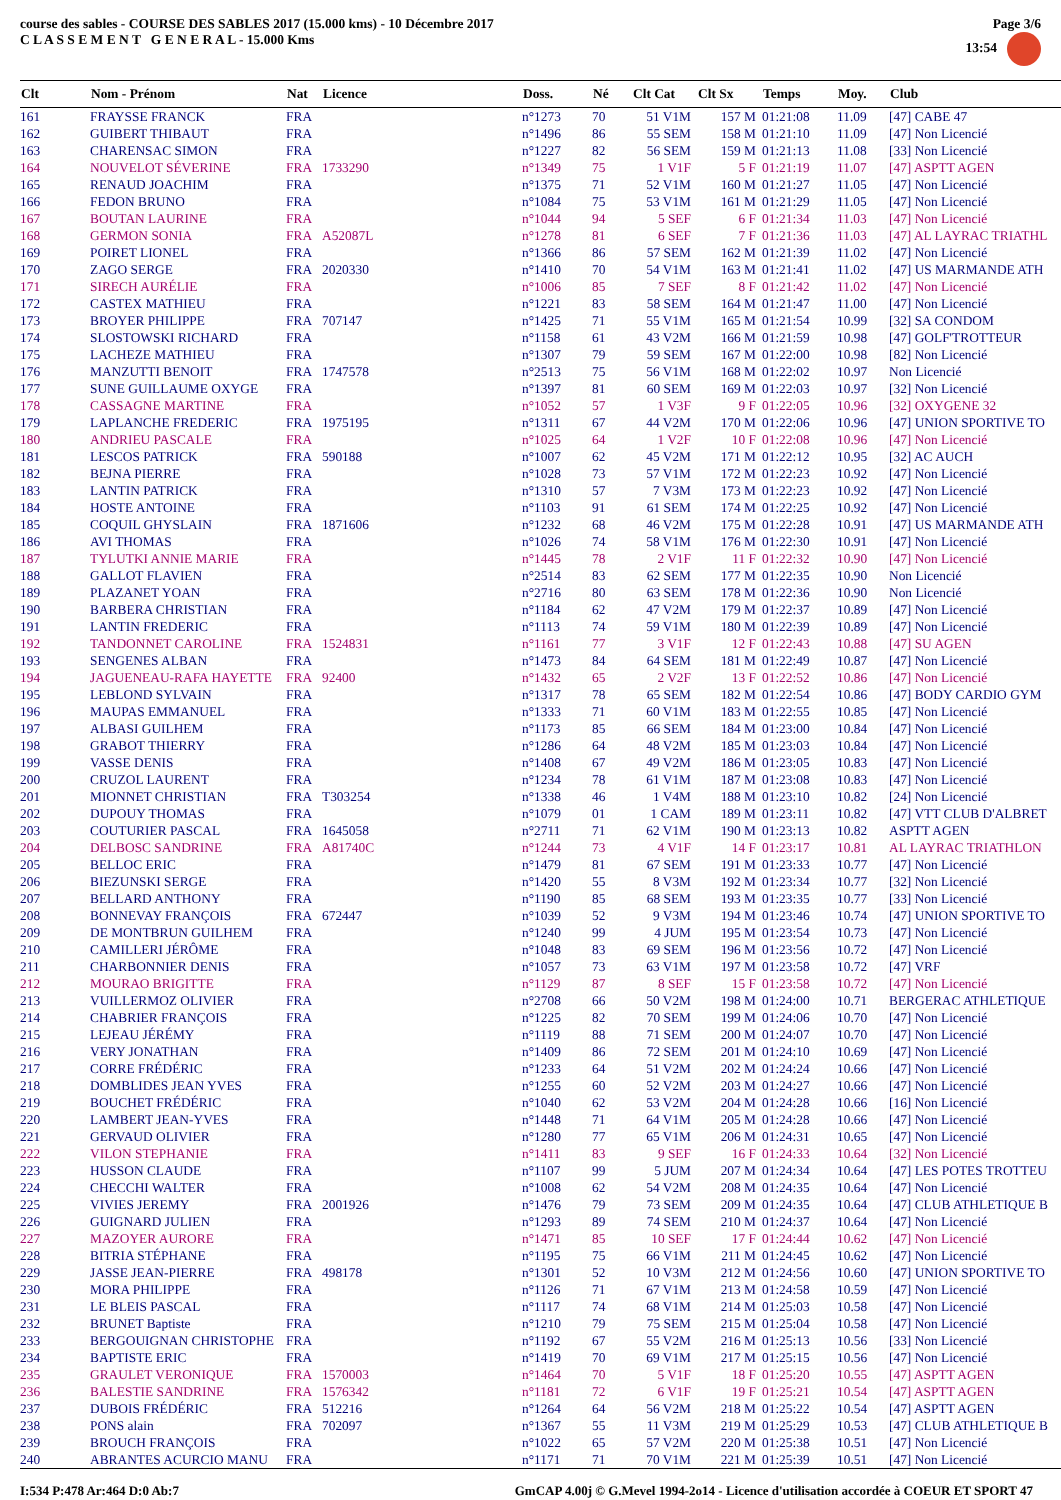course des sables - COURSE DES SABLES 2017 (15.000 kms) - 10 Décembre 2017
C L A S S E M E N T G E N E R A L - 15.000 Kms
Page 3/6
13:54
| Clt | Nom - Prénom | Nat | Licence | Doss. | Né | Clt Cat | Clt Sx | Temps | Moy. | Club |
| --- | --- | --- | --- | --- | --- | --- | --- | --- | --- | --- |
| 161 | FRAYSSE FRANCK | FRA | | n°1273 | 70 | 51 V1M | 157 M | 01:21:08 | 11.09 | [47] CABE 47 |
| 162 | GUIBERT THIBAUT | FRA | | n°1496 | 86 | 55 SEM | 158 M | 01:21:10 | 11.09 | [47] Non Licencié |
| 163 | CHARENSAC SIMON | FRA | | n°1227 | 82 | 56 SEM | 159 M | 01:21:13 | 11.08 | [33] Non Licencié |
| 164 | NOUVELOT SÉVERINE | FRA | 1733290 | n°1349 | 75 | 1 V1F | 5 F | 01:21:19 | 11.07 | [47] ASPTT AGEN |
| 165 | RENAUD JOACHIM | FRA | | n°1375 | 71 | 52 V1M | 160 M | 01:21:27 | 11.05 | [47] Non Licencié |
| 166 | FEDON BRUNO | FRA | | n°1084 | 75 | 53 V1M | 161 M | 01:21:29 | 11.05 | [47] Non Licencié |
| 167 | BOUTAN LAURINE | FRA | | n°1044 | 94 | 5 SEF | 6 F | 01:21:34 | 11.03 | [47] Non Licencié |
| 168 | GERMON SONIA | FRA | A52087L | n°1278 | 81 | 6 SEF | 7 F | 01:21:36 | 11.03 | [47] AL LAYRAC TRIATHL |
| 169 | POIRET LIONEL | FRA | | n°1366 | 86 | 57 SEM | 162 M | 01:21:39 | 11.02 | [47] Non Licencié |
| 170 | ZAGO SERGE | FRA | 2020330 | n°1410 | 70 | 54 V1M | 163 M | 01:21:41 | 11.02 | [47] US MARMANDE ATH |
| 171 | SIRECH AURÉLIE | FRA | | n°1006 | 85 | 7 SEF | 8 F | 01:21:42 | 11.02 | [47] Non Licencié |
| 172 | CASTEX MATHIEU | FRA | | n°1221 | 83 | 58 SEM | 164 M | 01:21:47 | 11.00 | [47] Non Licencié |
| 173 | BROYER PHILIPPE | FRA | 707147 | n°1425 | 71 | 55 V1M | 165 M | 01:21:54 | 10.99 | [32] SA CONDOM |
| 174 | SLOSTOWSKI RICHARD | FRA | | n°1158 | 61 | 43 V2M | 166 M | 01:21:59 | 10.98 | [47] GOLF'TROTTEUR |
| 175 | LACHEZE MATHIEU | FRA | | n°1307 | 79 | 59 SEM | 167 M | 01:22:00 | 10.98 | [82] Non Licencié |
| 176 | MANZUTTI BENOIT | FRA | 1747578 | n°2513 | 75 | 56 V1M | 168 M | 01:22:02 | 10.97 | Non Licencié |
| 177 | SUNE GUILLAUME OXYGE | FRA | | n°1397 | 81 | 60 SEM | 169 M | 01:22:03 | 10.97 | [32] Non Licencié |
| 178 | CASSAGNE MARTINE | FRA | | n°1052 | 57 | 1 V3F | 9 F | 01:22:05 | 10.96 | [32] OXYGENE 32 |
| 179 | LAPLANCHE FREDERIC | FRA | 1975195 | n°1311 | 67 | 44 V2M | 170 M | 01:22:06 | 10.96 | [47] UNION SPORTIVE TO |
| 180 | ANDRIEU PASCALE | FRA | | n°1025 | 64 | 1 V2F | 10 F | 01:22:08 | 10.96 | [47] Non Licencié |
| 181 | LESCOS PATRICK | FRA | 590188 | n°1007 | 62 | 45 V2M | 171 M | 01:22:12 | 10.95 | [32] AC AUCH |
| 182 | BEJNA PIERRE | FRA | | n°1028 | 73 | 57 V1M | 172 M | 01:22:23 | 10.92 | [47] Non Licencié |
| 183 | LANTIN PATRICK | FRA | | n°1310 | 57 | 7 V3M | 173 M | 01:22:23 | 10.92 | [47] Non Licencié |
| 184 | HOSTE ANTOINE | FRA | | n°1103 | 91 | 61 SEM | 174 M | 01:22:25 | 10.92 | [47] Non Licencié |
| 185 | COQUIL GHYSLAIN | FRA | 1871606 | n°1232 | 68 | 46 V2M | 175 M | 01:22:28 | 10.91 | [47] US MARMANDE ATH |
| 186 | AVI THOMAS | FRA | | n°1026 | 74 | 58 V1M | 176 M | 01:22:30 | 10.91 | [47] Non Licencié |
| 187 | TYLUTKI ANNIE MARIE | FRA | | n°1445 | 78 | 2 V1F | 11 F | 01:22:32 | 10.90 | [47] Non Licencié |
| 188 | GALLOT FLAVIEN | FRA | | n°2514 | 83 | 62 SEM | 177 M | 01:22:35 | 10.90 | Non Licencié |
| 189 | PLAZANET YOAN | FRA | | n°2716 | 80 | 63 SEM | 178 M | 01:22:36 | 10.90 | Non Licencié |
| 190 | BARBERA CHRISTIAN | FRA | | n°1184 | 62 | 47 V2M | 179 M | 01:22:37 | 10.89 | [47] Non Licencié |
| 191 | LANTIN FREDERIC | FRA | | n°1113 | 74 | 59 V1M | 180 M | 01:22:39 | 10.89 | [47] Non Licencié |
| 192 | TANDONNET CAROLINE | FRA | 1524831 | n°1161 | 77 | 3 V1F | 12 F | 01:22:43 | 10.88 | [47] SU AGEN |
| 193 | SENGENES ALBAN | FRA | | n°1473 | 84 | 64 SEM | 181 M | 01:22:49 | 10.87 | [47] Non Licencié |
| 194 | JAGUENEAU-RAFA HAYETTE | FRA | 92400 | n°1432 | 65 | 2 V2F | 13 F | 01:22:52 | 10.86 | [47] Non Licencié |
| 195 | LEBLOND SYLVAIN | FRA | | n°1317 | 78 | 65 SEM | 182 M | 01:22:54 | 10.86 | [47] BODY CARDIO GYM |
| 196 | MAUPAS EMMANUEL | FRA | | n°1333 | 71 | 60 V1M | 183 M | 01:22:55 | 10.85 | [47] Non Licencié |
| 197 | ALBASI GUILHEM | FRA | | n°1173 | 85 | 66 SEM | 184 M | 01:23:00 | 10.84 | [47] Non Licencié |
| 198 | GRABOT THIERRY | FRA | | n°1286 | 64 | 48 V2M | 185 M | 01:23:03 | 10.84 | [47] Non Licencié |
| 199 | VASSE DENIS | FRA | | n°1408 | 67 | 49 V2M | 186 M | 01:23:05 | 10.83 | [47] Non Licencié |
| 200 | CRUZOL LAURENT | FRA | | n°1234 | 78 | 61 V1M | 187 M | 01:23:08 | 10.83 | [47] Non Licencié |
| 201 | MIONNET CHRISTIAN | FRA | T303254 | n°1338 | 46 | 1 V4M | 188 M | 01:23:10 | 10.82 | [24] Non Licencié |
| 202 | DUPOUY THOMAS | FRA | | n°1079 | 01 | 1 CAM | 189 M | 01:23:11 | 10.82 | [47] VTT CLUB D'ALBRET |
| 203 | COUTURIER PASCAL | FRA | 1645058 | n°2711 | 71 | 62 V1M | 190 M | 01:23:13 | 10.82 | ASPTT AGEN |
| 204 | DELBOSC SANDRINE | FRA | A81740C | n°1244 | 73 | 4 V1F | 14 F | 01:23:17 | 10.81 | AL LAYRAC TRIATHLON |
| 205 | BELLOC ERIC | FRA | | n°1479 | 81 | 67 SEM | 191 M | 01:23:33 | 10.77 | [47] Non Licencié |
| 206 | BIEZUNSKI SERGE | FRA | | n°1420 | 55 | 8 V3M | 192 M | 01:23:34 | 10.77 | [32] Non Licencié |
| 207 | BELLARD ANTHONY | FRA | | n°1190 | 85 | 68 SEM | 193 M | 01:23:35 | 10.77 | [33] Non Licencié |
| 208 | BONNEVAY FRANÇOIS | FRA | 672447 | n°1039 | 52 | 9 V3M | 194 M | 01:23:46 | 10.74 | [47] UNION SPORTIVE TO |
| 209 | DE MONTBRUN GUILHEM | FRA | | n°1240 | 99 | 4 JUM | 195 M | 01:23:54 | 10.73 | [47] Non Licencié |
| 210 | CAMILLERI JÉRÔME | FRA | | n°1048 | 83 | 69 SEM | 196 M | 01:23:56 | 10.72 | [47] Non Licencié |
| 211 | CHARBONNIER DENIS | FRA | | n°1057 | 73 | 63 V1M | 197 M | 01:23:58 | 10.72 | [47] VRF |
| 212 | MOURAO BRIGITTE | FRA | | n°1129 | 87 | 8 SEF | 15 F | 01:23:58 | 10.72 | [47] Non Licencié |
| 213 | VUILLERMOZ OLIVIER | FRA | | n°2708 | 66 | 50 V2M | 198 M | 01:24:00 | 10.71 | BERGERAC ATHLETIQUE |
| 214 | CHABRIER FRANÇOIS | FRA | | n°1225 | 82 | 70 SEM | 199 M | 01:24:06 | 10.70 | [47] Non Licencié |
| 215 | LEJEAU JÉRÉMY | FRA | | n°1119 | 88 | 71 SEM | 200 M | 01:24:07 | 10.70 | [47] Non Licencié |
| 216 | VERY JONATHAN | FRA | | n°1409 | 86 | 72 SEM | 201 M | 01:24:10 | 10.69 | [47] Non Licencié |
| 217 | CORRE FRÉDÉRIC | FRA | | n°1233 | 64 | 51 V2M | 202 M | 01:24:24 | 10.66 | [47] Non Licencié |
| 218 | DOMBLIDES JEAN YVES | FRA | | n°1255 | 60 | 52 V2M | 203 M | 01:24:27 | 10.66 | [47] Non Licencié |
| 219 | BOUCHET FRÉDÉRIC | FRA | | n°1040 | 62 | 53 V2M | 204 M | 01:24:28 | 10.66 | [16] Non Licencié |
| 220 | LAMBERT JEAN-YVES | FRA | | n°1448 | 71 | 64 V1M | 205 M | 01:24:28 | 10.66 | [47] Non Licencié |
| 221 | GERVAUD OLIVIER | FRA | | n°1280 | 77 | 65 V1M | 206 M | 01:24:31 | 10.65 | [47] Non Licencié |
| 222 | VILON STEPHANIE | FRA | | n°1411 | 83 | 9 SEF | 16 F | 01:24:33 | 10.64 | [32] Non Licencié |
| 223 | HUSSON CLAUDE | FRA | | n°1107 | 99 | 5 JUM | 207 M | 01:24:34 | 10.64 | [47] LES POTES TROTTEU |
| 224 | CHECCHI WALTER | FRA | | n°1008 | 62 | 54 V2M | 208 M | 01:24:35 | 10.64 | [47] Non Licencié |
| 225 | VIVIES JEREMY | FRA | 2001926 | n°1476 | 79 | 73 SEM | 209 M | 01:24:35 | 10.64 | [47] CLUB ATHLETIQUE B |
| 226 | GUIGNARD JULIEN | FRA | | n°1293 | 89 | 74 SEM | 210 M | 01:24:37 | 10.64 | [47] Non Licencié |
| 227 | MAZOYER AURORE | FRA | | n°1471 | 85 | 10 SEF | 17 F | 01:24:44 | 10.62 | [47] Non Licencié |
| 228 | BITRIA STÉPHANE | FRA | | n°1195 | 75 | 66 V1M | 211 M | 01:24:45 | 10.62 | [47] Non Licencié |
| 229 | JASSE JEAN-PIERRE | FRA | 498178 | n°1301 | 52 | 10 V3M | 212 M | 01:24:56 | 10.60 | [47] UNION SPORTIVE TO |
| 230 | MORA PHILIPPE | FRA | | n°1126 | 71 | 67 V1M | 213 M | 01:24:58 | 10.59 | [47] Non Licencié |
| 231 | LE BLEIS PASCAL | FRA | | n°1117 | 74 | 68 V1M | 214 M | 01:25:03 | 10.58 | [47] Non Licencié |
| 232 | BRUNET Baptiste | FRA | | n°1210 | 79 | 75 SEM | 215 M | 01:25:04 | 10.58 | [47] Non Licencié |
| 233 | BERGOUIGNAN CHRISTOPHE | FRA | | n°1192 | 67 | 55 V2M | 216 M | 01:25:13 | 10.56 | [33] Non Licencié |
| 234 | BAPTISTE ERIC | FRA | | n°1419 | 70 | 69 V1M | 217 M | 01:25:15 | 10.56 | [47] Non Licencié |
| 235 | GRAULET VERONIQUE | FRA | 1570003 | n°1464 | 70 | 5 V1F | 18 F | 01:25:20 | 10.55 | [47] ASPTT AGEN |
| 236 | BALESTIE SANDRINE | FRA | 1576342 | n°1181 | 72 | 6 V1F | 19 F | 01:25:21 | 10.54 | [47] ASPTT AGEN |
| 237 | DUBOIS FRÉDÉRIC | FRA | 512216 | n°1264 | 64 | 56 V2M | 218 M | 01:25:22 | 10.54 | [47] ASPTT AGEN |
| 238 | PONS alain | FRA | 702097 | n°1367 | 55 | 11 V3M | 219 M | 01:25:29 | 10.53 | [47] CLUB ATHLETIQUE B |
| 239 | BROUCH FRANÇOIS | FRA | | n°1022 | 65 | 57 V2M | 220 M | 01:25:38 | 10.51 | [47] Non Licencié |
| 240 | ABRANTES ACURCIO MANU | FRA | | n°1171 | 71 | 70 V1M | 221 M | 01:25:39 | 10.51 | [47] Non Licencié |
I:534 P:478 Ar:464 D:0 Ab:7 GmCAP 4.00j © G.Mevel 1994-2o14 - Licence d'utilisation accordée à COEUR ET SPORT 47